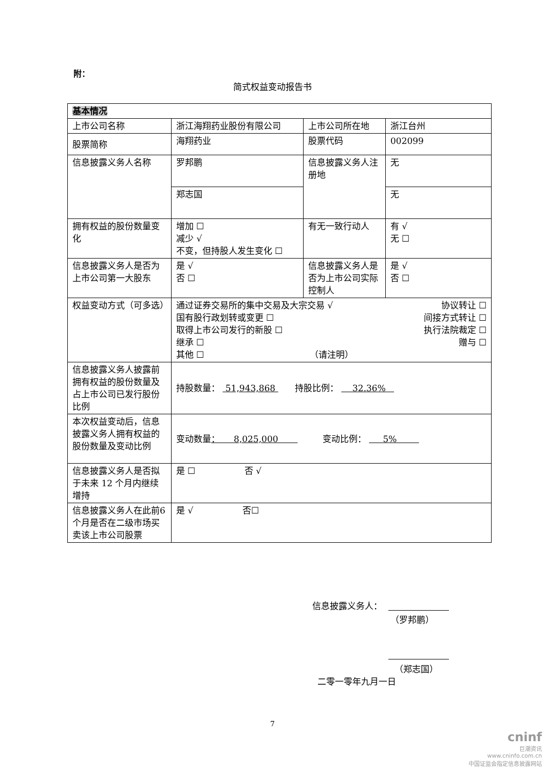附：
简式权益变动报告书
| 基本情况 | | | |
| 上市公司名称 | 浙江海翔药业股份有限公司 | 上市公司所在地 | 浙江台州 |
| 股票简称 | 海翔药业 | 股票代码 | 002099 |
| 信息披露义务人名称 | 罗邦鹏 | 信息披露义务人注册地 | 无 |
| | 郑志国 | | 无 |
| 拥有权益的股份数量变化 | 增加 ☐ 减少 √ 不变，但持股人发生变化 ☐ | 有无一致行动人 | 有 √ 无 ☐ |
| 信息披露义务人是否为上市公司第一大股东 | 是 √ 否 ☐ | 信息披露义务人是否为上市公司实际控制人 | 是 √ 否 ☐ |
| 权益变动方式（可多选） | 通过证券交易所的集中交易及大宗交易 √ 协议转让 ☐ 国有股行政划转或变更 ☐ 间接方式转让 ☐ 取得上市公司发行的新股 ☐ 执行法院裁定 ☐ 继承 ☐ 赠与 ☐ 其他 ☐ （请注明） | | |
| 信息披露义务人披露前拥有权益的股份数量及占上市公司已发行股份比例 | 持股数量： 51,943,868 持股比例： 32.36% | | |
| 本次权益变动后，信息披露义务人拥有权益的股份数量及变动比例 | 变动数量 ： 8,025,000 变动比例： 5% | | |
| 信息披露义务人是否拟于未来 12 个月内继续增持 | 是 ☐ 否 √ | | |
| 信息披露义务人在此前6个月是否在二级市场买卖该上市公司股票 | 是 √ 否☐ | | |
信息披露义务人：
（罗邦鹏）
（郑志国）
二零一零年九月一日
7
cninf
巨潮资讯
www.cninfo.com.cn
中国证监会指定信息披露网站